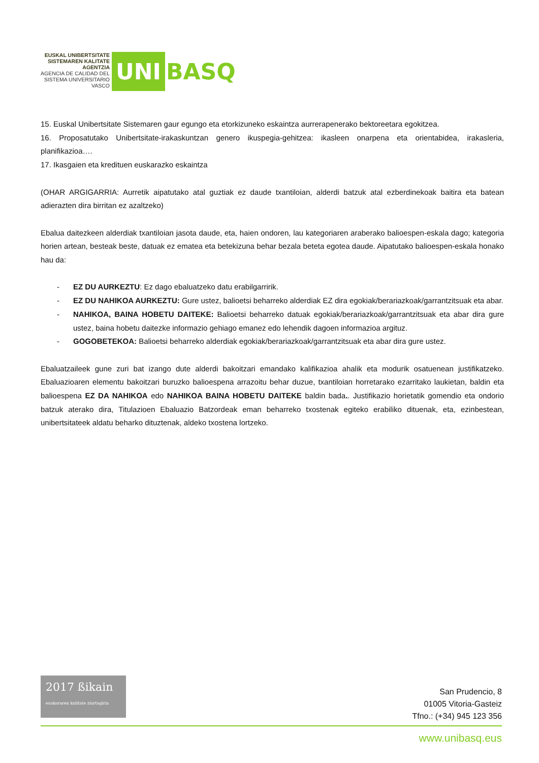EUSKAL UNIBERTSITATE SISTEMAREN KALITATE AGENTZIA
AGENCIA DE CALIDAD DEL SISTEMA UNIVERSITARIO VASCO
UNI
BASQ
15. Euskal Unibertsitate Sistemaren gaur egungo eta etorkizuneko eskaintza aurrerapenerako bektoreetara egokitzea.
16. Proposatutako Unibertsitate-irakaskuntzan genero ikuspegia-gehitzea: ikasleen onarpena eta orientabidea, irakasleria, planifikazioa….
17. Ikasgaien eta kredituen euskarazko eskaintza
(OHAR ARGIGARRIA: Aurretik aipatutako atal guztiak ez daude txantiloian, alderdi batzuk atal ezberdinekoak baitira eta batean adierazten dira birritan ez azaltzeko)
Ebalua daitezkeen alderdiak txantiloian jasota daude, eta, haien ondoren, lau kategoriaren araberako balioespen-eskala dago; kategoria horien artean, besteak beste, datuak ez ematea eta betekizuna behar bezala beteta egotea daude. Aipatutako balioespen-eskala honako hau da:
- EZ DU AURKEZTU: Ez dago ebaluatzeko datu erabilgarririk.
- EZ DU NAHIKOA AURKEZTU: Gure ustez, balioetsi beharreko alderdiak EZ dira egokiak/berariazkoak/garrantzitsuak eta abar.
- NAHIKOA, BAINA HOBETU DAITEKE: Balioetsi beharreko datuak egokiak/berariazkoak/garrantzitsuak eta abar dira gure ustez, baina hobetu daitezke informazio gehiago emanez edo lehendik dagoen informazioa argituz.
- GOGOBETEKOA: Balioetsi beharreko alderdiak egokiak/berariazkoak/garrantzitsuak eta abar dira gure ustez.
Ebaluatzaileek gune zuri bat izango dute alderdi bakoitzari emandako kalifikazioa ahalik eta modurik osatuenean justifikatzeko. Ebaluazioaren elementu bakoitzari buruzko balioespena arrazoitu behar duzue, txantiloian horretarako ezarritako laukietan, baldin eta balioespena EZ DA NAHIKOA edo NAHIKOA BAINA HOBETU DAITEKE baldin bada.. Justifikazio horietatik gomendio eta ondorio batzuk aterako dira, Titulazioen Ebaluazio Batzordeak eman beharreko txostenak egiteko erabiliko dituenak, eta, ezinbestean, unibertsitateek aldatu beharko dituztenak, aldeko txostena lortzeko.
2017 ßikain
euskararen kalitate ziurtagiria
San Prudencio, 8
01005 Vitoria-Gasteiz
Tfno.: (+34) 945 123 356
www.unibasq.eus